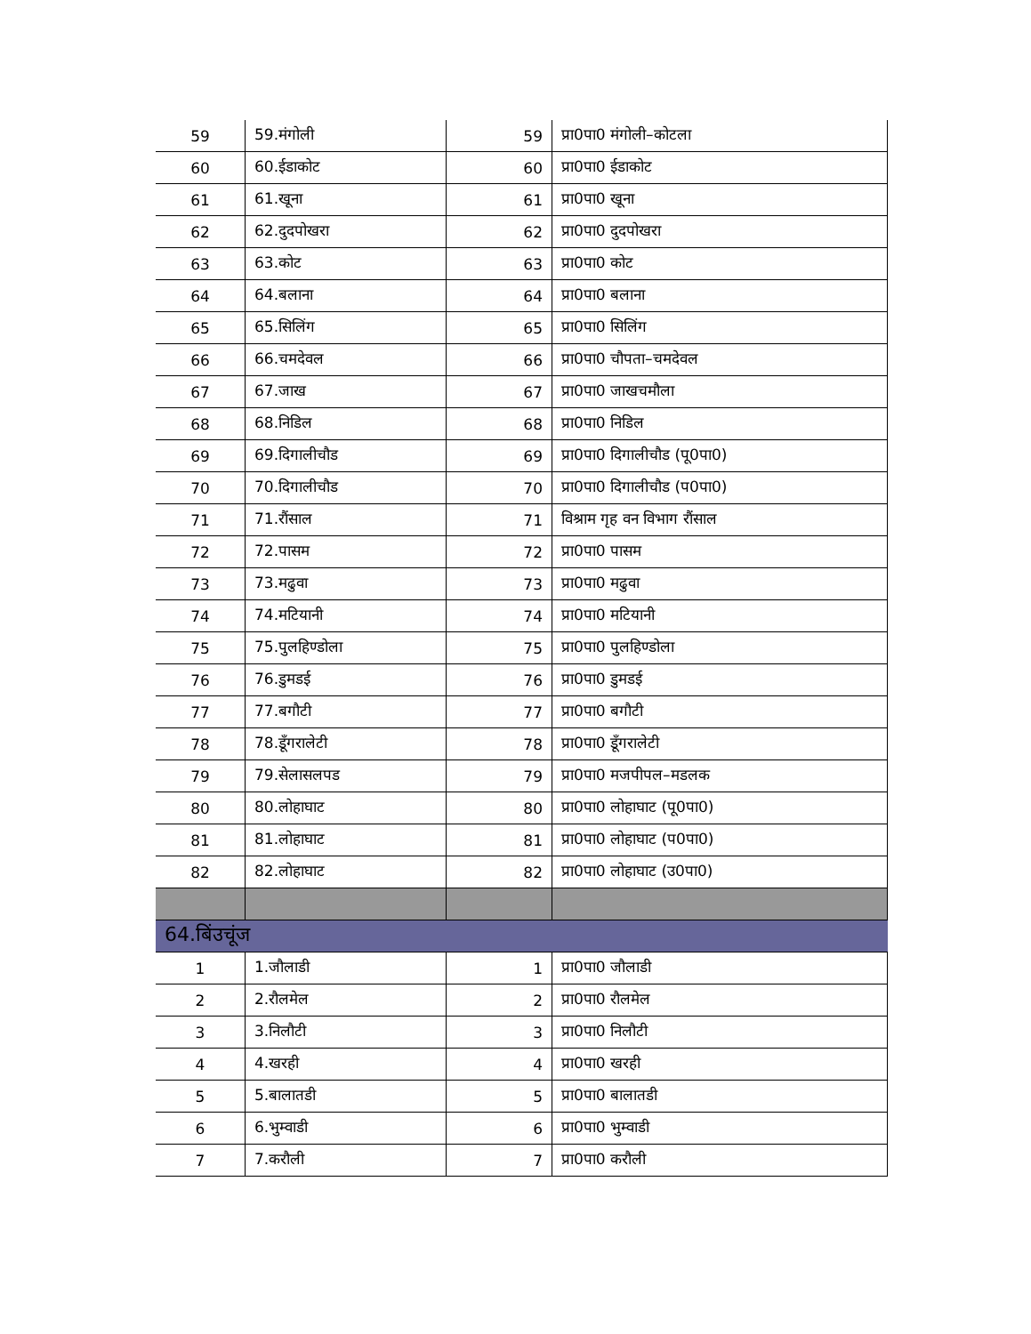| 59 | 59.मंगोली | 59 | प्रा0पा0 मंगोली–कोटला |
| 60 | 60.ईडाकोट | 60 | प्रा0पा0 ईडाकोट |
| 61 | 61.खूना | 61 | प्रा0पा0 खूना |
| 62 | 62.दुदपोखरा | 62 | प्रा0पा0 दुदपोखरा |
| 63 | 63.कोट | 63 | प्रा0पा0 कोट |
| 64 | 64.बलाना | 64 | प्रा0पा0 बलाना |
| 65 | 65.सिलिंग | 65 | प्रा0पा0 सिलिंग |
| 66 | 66.चमदेवल | 66 | प्रा0पा0 चौपता–चमदेवल |
| 67 | 67.जाख | 67 | प्रा0पा0 जाखचमौला |
| 68 | 68.निडिल | 68 | प्रा0पा0 निडिल |
| 69 | 69.दिगालीचौड | 69 | प्रा0पा0 दिगालीचौड (पू0पा0) |
| 70 | 70.दिगालीचौड | 70 | प्रा0पा0 दिगालीचौड (प0पा0) |
| 71 | 71.रौंसाल | 71 | विश्राम गृह वन विभाग रौंसाल |
| 72 | 72.पासम | 72 | प्रा0पा0 पासम |
| 73 | 73.मढुवा | 73 | प्रा0पा0 मढुवा |
| 74 | 74.मटियानी | 74 | प्रा0पा0 मटियानी |
| 75 | 75.पुलहिण्डोला | 75 | प्रा0पा0 पुलहिण्डोला |
| 76 | 76.डुमडई | 76 | प्रा0पा0 डुमडई |
| 77 | 77.बगौटी | 77 | प्रा0पा0 बगौटी |
| 78 | 78.डूँगरालेटी | 78 | प्रा0पा0 डूँगरालेटी |
| 79 | 79.सेलासलपड | 79 | प्रा0पा0 मजपीपल–मडलक |
| 80 | 80.लोहाघाट | 80 | प्रा0पा0 लोहाघाट (पू0पा0) |
| 81 | 81.लोहाघाट | 81 | प्रा0पा0 लोहाघाट (प0पा0) |
| 82 | 82.लोहाघाट | 82 | प्रा0पा0 लोहाघाट (उ0पा0) |
| 64.बिंउचूंज | | | |
| 1 | 1.जौलाडी | 1 | प्रा0पा0 जौलाडी |
| 2 | 2.रौलमेल | 2 | प्रा0पा0 रौलमेल |
| 3 | 3.निलौटी | 3 | प्रा0पा0 निलौटी |
| 4 | 4.खरही | 4 | प्रा0पा0 खरही |
| 5 | 5.बालातडी | 5 | प्रा0पा0 बालातडी |
| 6 | 6.भुम्वाडी | 6 | प्रा0पा0 भुम्वाडी |
| 7 | 7.करौली | 7 | प्रा0पा0 करौली |